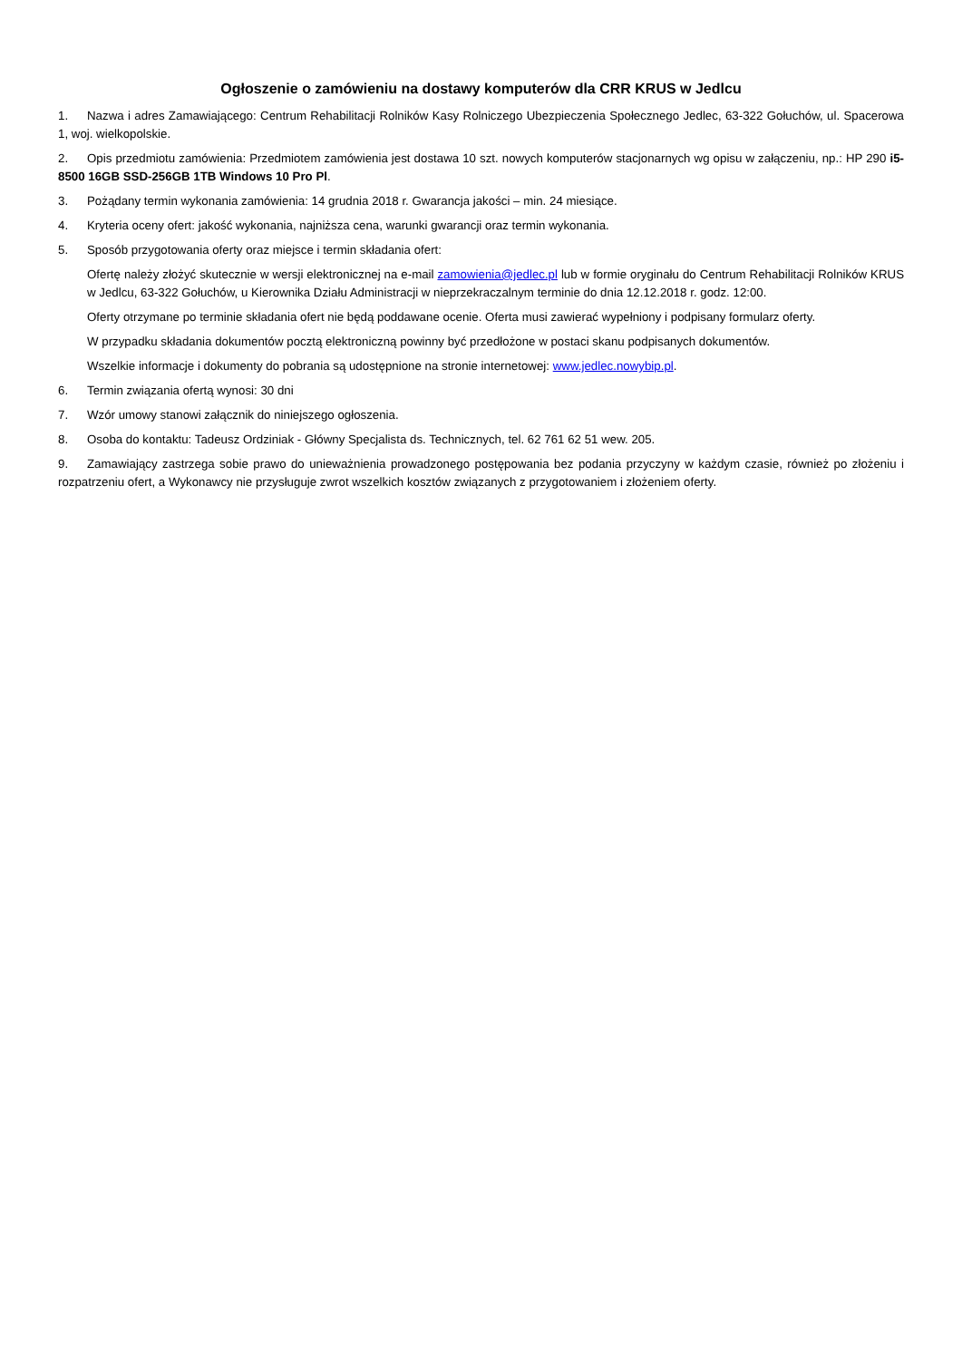Ogłoszenie o zamówieniu na dostawy komputerów dla CRR KRUS w Jedlcu
1. Nazwa i adres Zamawiającego: Centrum Rehabilitacji Rolników Kasy Rolniczego Ubezpieczenia Społecznego Jedlec, 63-322 Gołuchów, ul. Spacerowa 1, woj. wielkopolskie.
2. Opis przedmiotu zamówienia: Przedmiotem zamówienia jest dostawa 10 szt. nowych komputerów stacjonarnych wg opisu w załączeniu, np.: HP 290 i5-8500 16GB SSD-256GB 1TB Windows 10 Pro Pl.
3. Pożądany termin wykonania zamówienia: 14 grudnia 2018 r. Gwarancja jakości – min. 24 miesiące.
4. Kryteria oceny ofert: jakość wykonania, najniższa cena, warunki gwarancji oraz termin wykonania.
5. Sposób przygotowania oferty oraz miejsce i termin składania ofert:
Ofertę należy złożyć skutecznie w wersji elektronicznej na e-mail zamowienia@jedlec.pl lub w formie oryginału do Centrum Rehabilitacji Rolników KRUS w Jedlcu, 63-322 Gołuchów, u Kierownika Działu Administracji w nieprzekraczalnym terminie do dnia 12.12.2018 r. godz. 12:00.
Oferty otrzymane po terminie składania ofert nie będą poddawane ocenie. Oferta musi zawierać wypełniony i podpisany formularz oferty.
W przypadku składania dokumentów pocztą elektroniczną powinny być przedłożone w postaci skanu podpisanych dokumentów.
Wszelkie informacje i dokumenty do pobrania są udostępnione na stronie internetowej: www.jedlec.nowybip.pl.
6. Termin związania ofertą wynosi: 30 dni
7. Wzór umowy stanowi załącznik do niniejszego ogłoszenia.
8. Osoba do kontaktu: Tadeusz Ordziniak - Główny Specjalista ds. Technicznych, tel. 62 761 62 51 wew. 205.
9. Zamawiający zastrzega sobie prawo do unieważnienia prowadzonego postępowania bez podania przyczyny w każdym czasie, również po złożeniu i rozpatrzeniu ofert, a Wykonawcy nie przysługuje zwrot wszelkich kosztów związanych z przygotowaniem i złożeniem oferty.